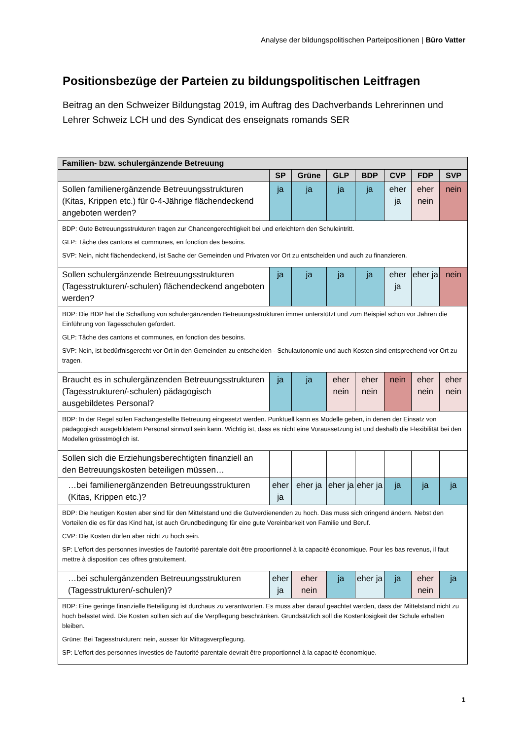Analyse der bildungspolitischen Parteipositionen | Büro Vatter
Positionsbezüge der Parteien zu bildungspolitischen Leitfragen
Beitrag an den Schweizer Bildungstag 2019, im Auftrag des Dachverbands Lehrerinnen und Lehrer Schweiz LCH und des Syndicat des enseignats romands SER
| Familien- bzw. schulergänzende Betreuung | | | | | | | |
| --- | --- | --- | --- | --- | --- | --- | --- |
| | SP | Grüne | GLP | BDP | CVP | FDP | SVP |
| Sollen familienergänzende Betreuungsstrukturen (Kitas, Krippen etc.) für 0-4-Jährige flächendeckend angeboten werden? | ja | ja | ja | ja | eher ja | eher nein | nein |
| BDP: Gute Betreuungsstrukturen tragen zur Chancengerechtigkeit bei und erleichtern den Schuleintritt. GLP: Tâche des cantons et communes, en fonction des besoins. SVP: Nein, nicht flächendeckend, ist Sache der Gemeinden und Privaten vor Ort zu entscheiden und auch zu finanzieren. | | | | | | | |
| Sollen schulergänzende Betreuungsstrukturen (Tagesstrukturen/-schulen) flächendeckend angeboten werden? | ja | ja | ja | ja | eher ja | eher ja | nein |
| BDP: Die BDP hat die Schaffung von schulergänzenden Betreuungsstrukturen immer unterstützt und zum Beispiel schon vor Jahren die Einführung von Tagesschulen gefordert. GLP: Tâche des cantons et communes, en fonction des besoins. SVP: Nein, ist bedürfnisgerecht vor Ort in den Gemeinden zu entscheiden - Schulautonomie und auch Kosten sind entsprechend vor Ort zu tragen. | | | | | | | |
| Braucht es in schulergänzenden Betreuungsstrukturen (Tagesstrukturen/-schulen) pädagogisch ausgebildetes Personal? | ja | ja | eher nein | eher nein | nein | eher nein | eher nein |
| BDP: In der Regel sollen Fachangestellte Betreuung eingesetzt werden. Punktuell kann es Modelle geben, in denen der Einsatz von pädagogisch ausgebildetem Personal sinnvoll sein kann. Wichtig ist, dass es nicht eine Voraussetzung ist und deshalb die Flexibilität bei den Modellen grösstmöglich ist. | | | | | | | |
| Sollen sich die Erziehungsberechtigten finanziell an den Betreuungskosten beteiligen müssen… | | | | | | | |
| …bei familienergänzenden Betreuungsstrukturen (Kitas, Krippen etc.)? | eher ja | eher ja | eher ja | eher ja | ja | ja | ja |
| BDP: Die heutigen Kosten aber sind für den Mittelstand und die Gutverdienenden zu hoch. Das muss sich dringend ändern. Nebst den Vorteilen die es für das Kind hat, ist auch Grundbedingung für eine gute Vereinbarkeit von Familie und Beruf. CVP: Die Kosten dürfen aber nicht zu hoch sein. SP: L'effort des personnes investies de l'autorité parentale doit être proportionnel à la capacité économique. Pour les bas revenus, il faut mettre à disposition ces offres gratuitement. | | | | | | | |
| …bei schulergänzenden Betreuungsstrukturen (Tagesstrukturen/-schulen)? | eher ja | eher nein | ja | eher ja | ja | eher nein | ja |
| BDP: Eine geringe finanzielle Beteiligung ist durchaus zu verantworten. Es muss aber darauf geachtet werden, dass der Mittelstand nicht zu hoch belastet wird. Die Kosten sollten sich auf die Verpflegung beschränken. Grundsätzlich soll die Kostenlosigkeit der Schule erhalten bleiben. Grüne: Bei Tagesstrukturen: nein, ausser für Mittagsverpflegung. SP: L'effort des personnes investies de l'autorité parentale devrait être proportionnel à la capacité économique. | | | | | | | |
1